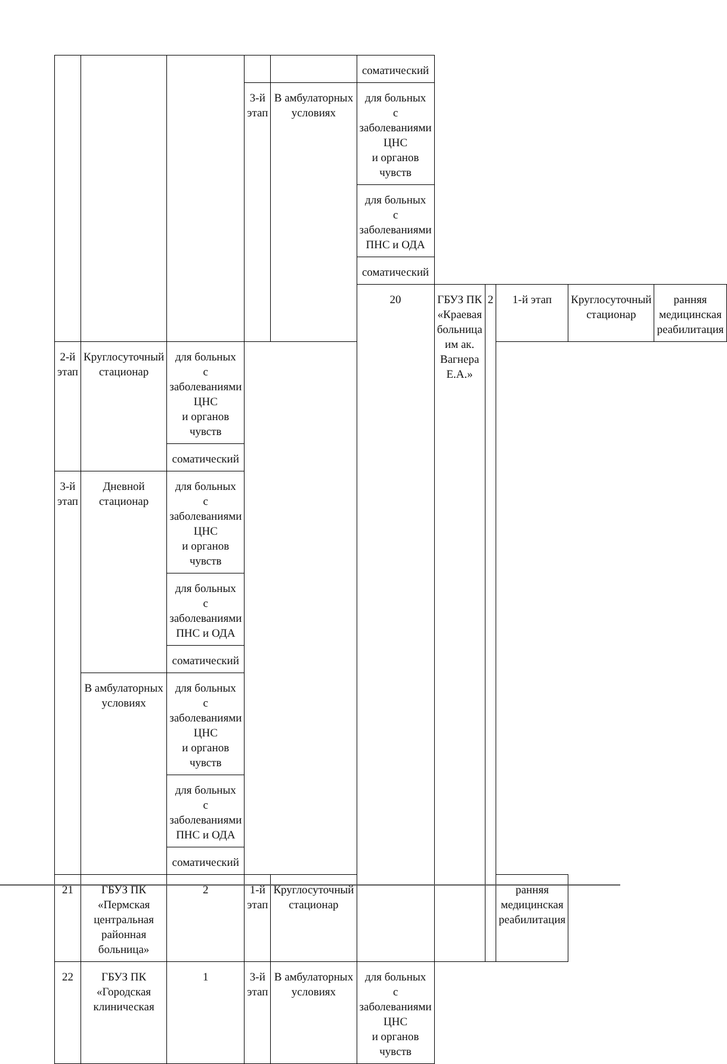| | | | | | соматический | | | | | |
| | | | 3-й этап | В амбулаторных условиях | для больных с заболеваниями ЦНС и органов чувств | | | | | |
| | | | | | для больных с заболеваниями ПНС и ОДА | | | | | |
| | | | | | соматический | | | | | |
| | | | | | 20 | ГБУЗ ПК «Краевая больница им ак. Вагнера Е.А.» | 2 | 1-й этап | Круглосуточный стационар | ранняя медицинская реабилитация |
| 2-й этап | Круглосуточный стационар | для больных с заболеваниями ЦНС и органов чувств | | | | | | | | |
| | | соматический | | | | | | | | |
| 3-й этап | Дневной стационар | для больных с заболеваниями ЦНС и органов чувств | | | | | | | | |
| | | для больных с заболеваниями ПНС и ОДА | | | | | | | | |
| | | соматический | | | | | | | | |
| | В амбулаторных условиях | для больных с заболеваниями ЦНС и органов чувств | | | | | | | | |
| | | для больных с заболеваниями ПНС и ОДА | | | | | | | | |
| | | соматический | | | | | | | | |
| 21 | ГБУЗ ПК «Пермская центральная районная больница» | 2 | 1-й этап | Круглосуточный стационар | | | | ранняя медицинская реабилитация | | |
| 22 | ГБУЗ ПК «Городская клиническая | 1 | 3-й этап | В амбулаторных условиях | для больных с заболеваниями ЦНС и органов чувств | | | | | |